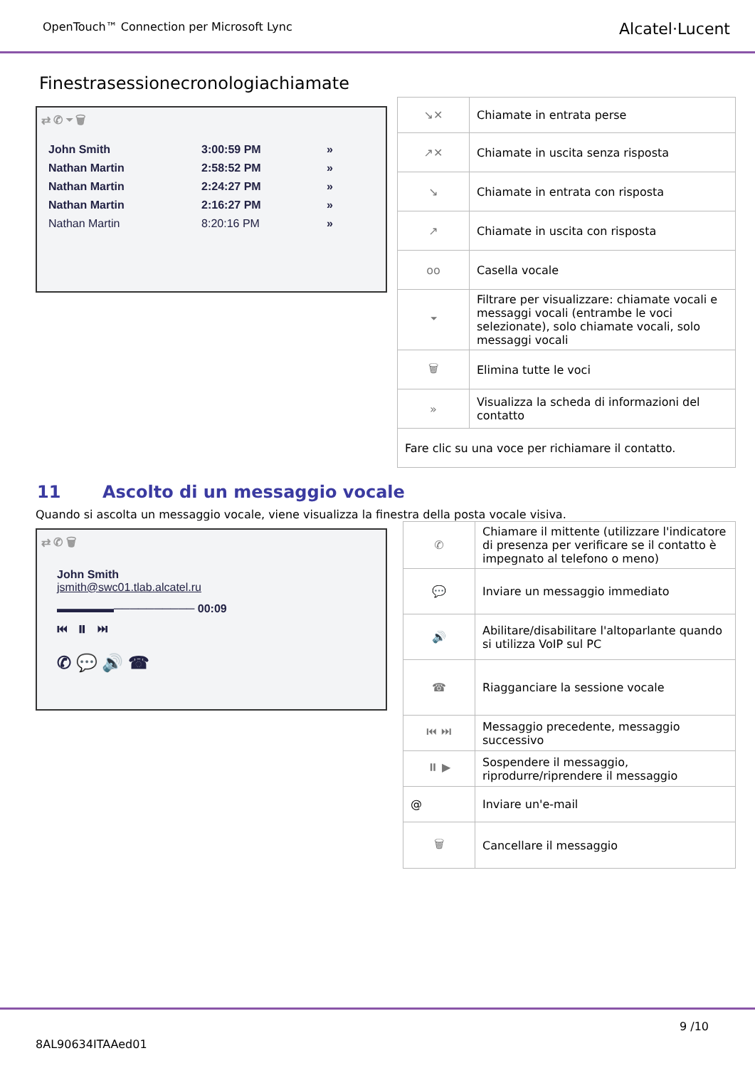OpenTouch™ Connection per Microsoft Lync Alcatel·Lucent
Finestrasessionecronologiachiamate
⇄ ✆ ⏷ 🗑
| John Smith | 3:00:59 PM | » |
| Nathan Martin | 2:58:52 PM | » |
| Nathan Martin | 2:24:27 PM | » |
| Nathan Martin | 2:16:27 PM | » |
| Nathan Martin | 8:20:16 PM | » |
| ↘✕ | Chiamate in entrata perse |
| ↗✕ | Chiamate in uscita senza risposta |
| ↘ | Chiamate in entrata con risposta |
| ↗ | Chiamate in uscita con risposta |
| oo | Casella vocale |
| ⏷ | Filtrare per visualizzare: chiamate vocali e messaggi vocali (entrambe le voci selezionate), solo chiamate vocali, solo messaggi vocali |
| 🗑 | Elimina tutte le voci |
| » | Visualizza la scheda di informazioni del contatto |
| Fare clic su una voce per richiamare il contatto. | |
11 Ascolto di un messaggio vocale
Quando si ascolta un messaggio vocale, viene visualizza la finestra della posta vocale visiva.
⇄ ✆ 🗑
John Smith
jsmith@swc01.tlab.alcatel.ru
▬▬▬▬▬────────── 00:09
⏮ ⏸ ⏭
✆ 💬 🔊 ☎
| ✆ | Chiamare il mittente (utilizzare l'indicatore di presenza per verificare se il contatto è impegnato al telefono o meno) |
| 💬 | Inviare un messaggio immediato |
| 🔊 | Abilitare/disabilitare l'altoparlante quando si utilizza VoIP sul PC |
| ☎ | Riagganciare la sessione vocale |
| ⏮ ⏭ | Messaggio precedente, messaggio successivo |
| ⏸ ▶ | Sospendere il messaggio, riprodurre/riprendere il messaggio |
| @ | Inviare un'e-mail |
| 🗑 | Cancellare il messaggio |
9 /10
8AL90634ITAAed01